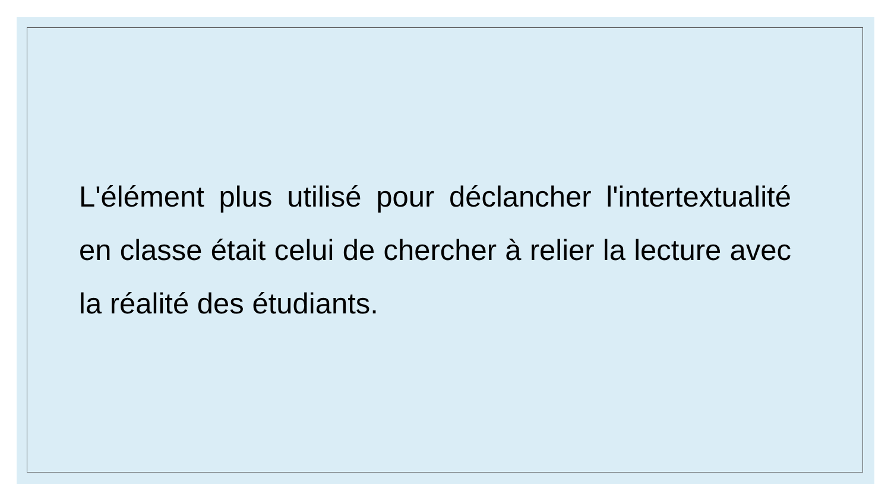L'élément plus utilisé pour déclancher l'intertextualité en classe était celui de chercher à relier la lecture avec la réalité des étudiants.